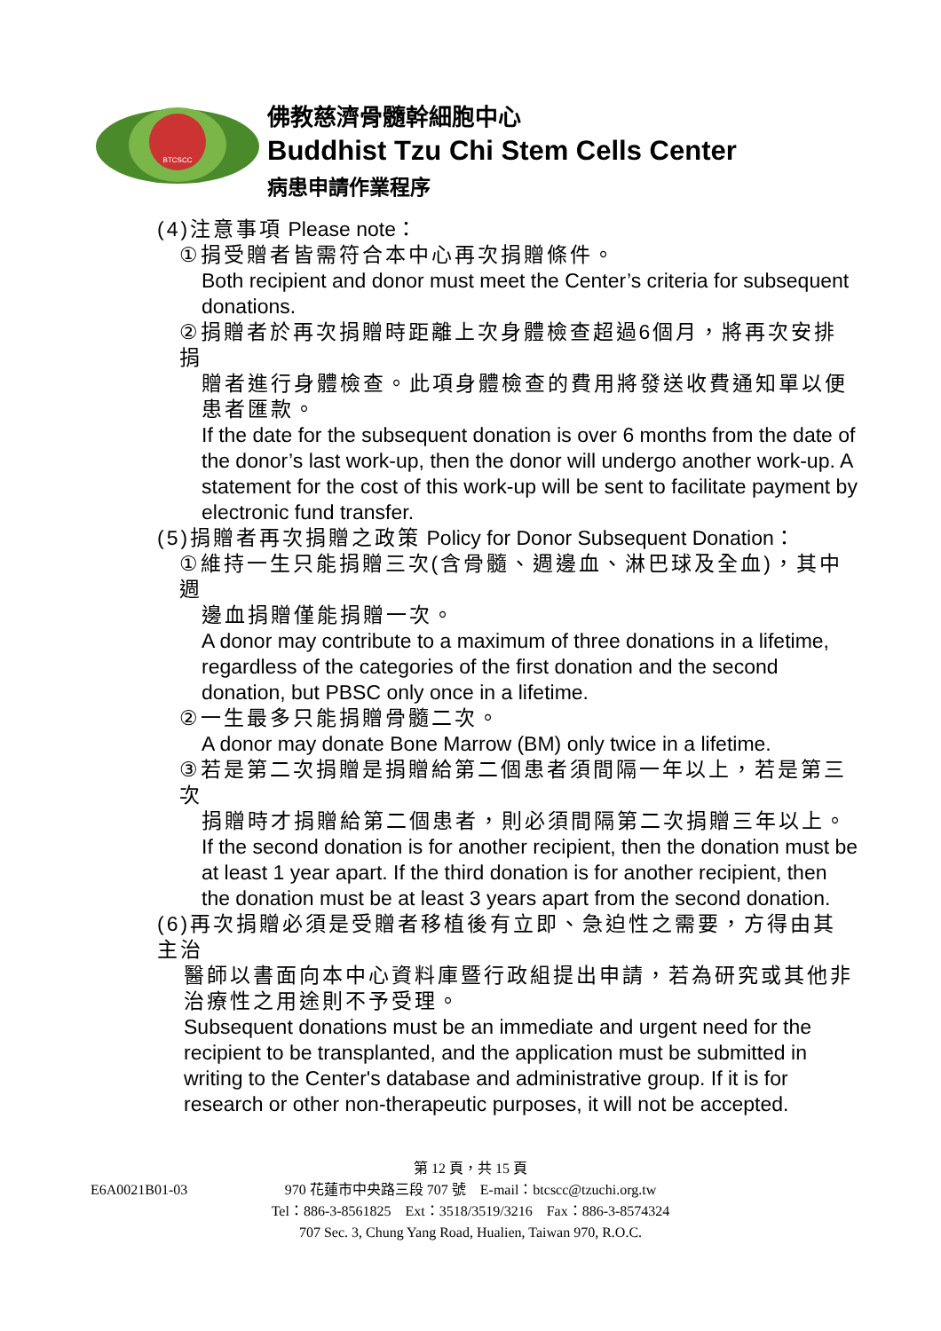BTCSCC
佛教慈濟骨髓幹細胞中心
Buddhist Tzu Chi Stem Cells Center
病患申請作業程序
(4)注意事項 Please note：
①捐受贈者皆需符合本中心再次捐贈條件。
Both recipient and donor must meet the Center’s criteria for subsequent donations.
②捐贈者於再次捐贈時距離上次身體檢查超過6個月，將再次安排捐
贈者進行身體檢查。此項身體檢查的費用將發送收費通知單以便患者匯款。
If the date for the subsequent donation is over 6 months from the date of the donor’s last work-up, then the donor will undergo another work-up. A statement for the cost of this work-up will be sent to facilitate payment by electronic fund transfer.
(5)捐贈者再次捐贈之政策 Policy for Donor Subsequent Donation：
①維持一生只能捐贈三次(含骨髓、週邊血、淋巴球及全血)，其中週
邊血捐贈僅能捐贈一次。
A donor may contribute to a maximum of three donations in a lifetime, regardless of the categories of the first donation and the second donation, but PBSC only once in a lifetime.
②一生最多只能捐贈骨髓二次。
A donor may donate Bone Marrow (BM) only twice in a lifetime.
③若是第二次捐贈是捐贈給第二個患者須間隔一年以上，若是第三次
捐贈時才捐贈給第二個患者，則必須間隔第二次捐贈三年以上。
If the second donation is for another recipient, then the donation must be at least 1 year apart. If the third donation is for another recipient, then the donation must be at least 3 years apart from the second donation.
(6)再次捐贈必須是受贈者移植後有立即、急迫性之需要，方得由其主治
醫師以書面向本中心資料庫暨行政組提出申請，若為研究或其他非治療性之用途則不予受理。
Subsequent donations must be an immediate and urgent need for the recipient to be transplanted, and the application must be submitted in writing to the Center's database and administrative group. If it is for research or other non-therapeutic purposes, it will not be accepted.
第 12 頁，共 15 頁
E6A0021B01-03
970 花蓮市中央路三段 707 號　E-mail：btcscc@tzuchi.org.tw
Tel：886-3-8561825　Ext：3518/3519/3216　Fax：886-3-8574324
707 Sec. 3, Chung Yang Road, Hualien, Taiwan 970, R.O.C.